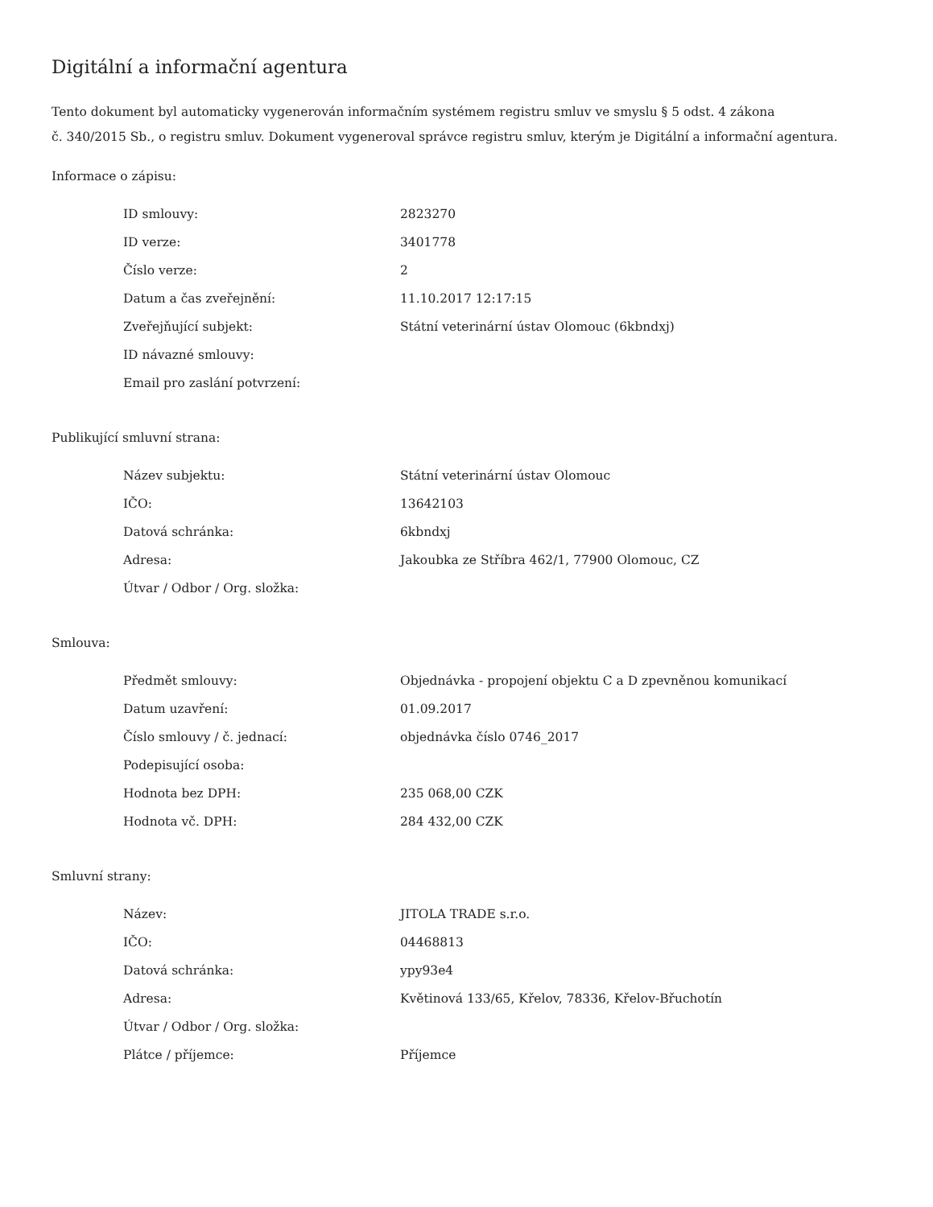Digitální a informační agentura
Tento dokument byl automaticky vygenerován informačním systémem registru smluv ve smyslu § 5 odst. 4 zákona
č. 340/2015 Sb., o registru smluv. Dokument vygeneroval správce registru smluv, kterým je Digitální a informační agentura.
Informace o zápisu:
| ID smlouvy: | 2823270 |
| ID verze: | 3401778 |
| Číslo verze: | 2 |
| Datum a čas zveřejnění: | 11.10.2017 12:17:15 |
| Zveřejňující subjekt: | Státní veterinární ústav Olomouc (6kbndxj) |
| ID návazné smlouvy: | |
| Email pro zaslání potvrzení: | |
Publikující smluvní strana:
| Název subjektu: | Státní veterinární ústav Olomouc |
| IČO: | 13642103 |
| Datová schránka: | 6kbndxj |
| Adresa: | Jakoubka ze Stříbra 462/1, 77900 Olomouc, CZ |
| Útvar / Odbor / Org. složka: | |
Smlouva:
| Předmět smlouvy: | Objednávka - propojení objektu C a D zpevněnou komunikací |
| Datum uzavření: | 01.09.2017 |
| Číslo smlouvy / č. jednací: | objednávka číslo 0746_2017 |
| Podepisující osoba: | |
| Hodnota bez DPH: | 235 068,00 CZK |
| Hodnota vč. DPH: | 284 432,00 CZK |
Smluvní strany:
| Název: | JITOLA TRADE s.r.o. |
| IČO: | 04468813 |
| Datová schránka: | ypy93e4 |
| Adresa: | Květinová 133/65, Křelov, 78336, Křelov-Břuchotín |
| Útvar / Odbor / Org. složka: | |
| Plátce / příjemce: | Příjemce |